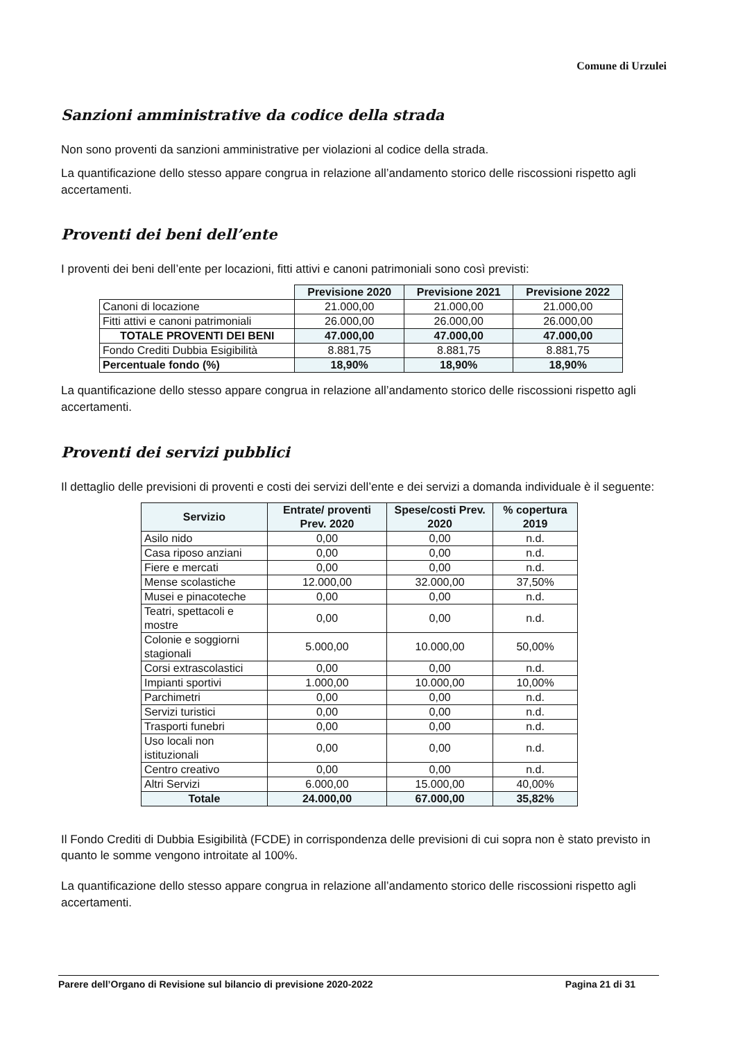Comune di Urzulei
Sanzioni amministrative da codice della strada
Non sono proventi da sanzioni amministrative per violazioni al codice della strada.
La quantificazione dello stesso appare congrua in relazione all’andamento storico delle riscossioni rispetto agli accertamenti.
Proventi dei beni dell’ente
I proventi dei beni dell’ente per locazioni, fitti attivi e canoni patrimoniali sono così previsti:
| | Previsione 2020 | Previsione 2021 | Previsione 2022 |
| Canoni di locazione | 21.000,00 | 21.000,00 | 21.000,00 |
| Fitti attivi e canoni patrimoniali | 26.000,00 | 26.000,00 | 26.000,00 |
| TOTALE PROVENTI DEI BENI | 47.000,00 | 47.000,00 | 47.000,00 |
| Fondo Crediti Dubbia Esigibilità | 8.881,75 | 8.881,75 | 8.881,75 |
| Percentuale fondo (%) | 18,90% | 18,90% | 18,90% |
La quantificazione dello stesso appare congrua in relazione all’andamento storico delle riscossioni rispetto agli accertamenti.
Proventi dei servizi pubblici
Il dettaglio delle previsioni di proventi e costi dei servizi dell’ente e dei servizi a domanda individuale è il seguente:
| Servizio | Entrate/ proventi Prev. 2020 | Spese/costi Prev. 2020 | % copertura 2019 |
| --- | --- | --- | --- |
| Asilo nido | 0,00 | 0,00 | n.d. |
| Casa riposo anziani | 0,00 | 0,00 | n.d. |
| Fiere e mercati | 0,00 | 0,00 | n.d. |
| Mense scolastiche | 12.000,00 | 32.000,00 | 37,50% |
| Musei e pinacoteche | 0,00 | 0,00 | n.d. |
| Teatri, spettacoli e mostre | 0,00 | 0,00 | n.d. |
| Colonie e soggiorni stagionali | 5.000,00 | 10.000,00 | 50,00% |
| Corsi extrascolastici | 0,00 | 0,00 | n.d. |
| Impianti sportivi | 1.000,00 | 10.000,00 | 10,00% |
| Parchimetri | 0,00 | 0,00 | n.d. |
| Servizi turistici | 0,00 | 0,00 | n.d. |
| Trasporti funebri | 0,00 | 0,00 | n.d. |
| Uso locali non istituzionali | 0,00 | 0,00 | n.d. |
| Centro creativo | 0,00 | 0,00 | n.d. |
| Altri Servizi | 6.000,00 | 15.000,00 | 40,00% |
| Totale | 24.000,00 | 67.000,00 | 35,82% |
Il Fondo Crediti di Dubbia Esigibilità (FCDE) in corrispondenza delle previsioni di cui sopra non è stato previsto in quanto le somme vengono introitate al 100%.
La quantificazione dello stesso appare congrua in relazione all’andamento storico delle riscossioni rispetto agli accertamenti.
Parere dell’Organo di Revisione sul bilancio di previsione 2020-2022 Pagina 21 di 31